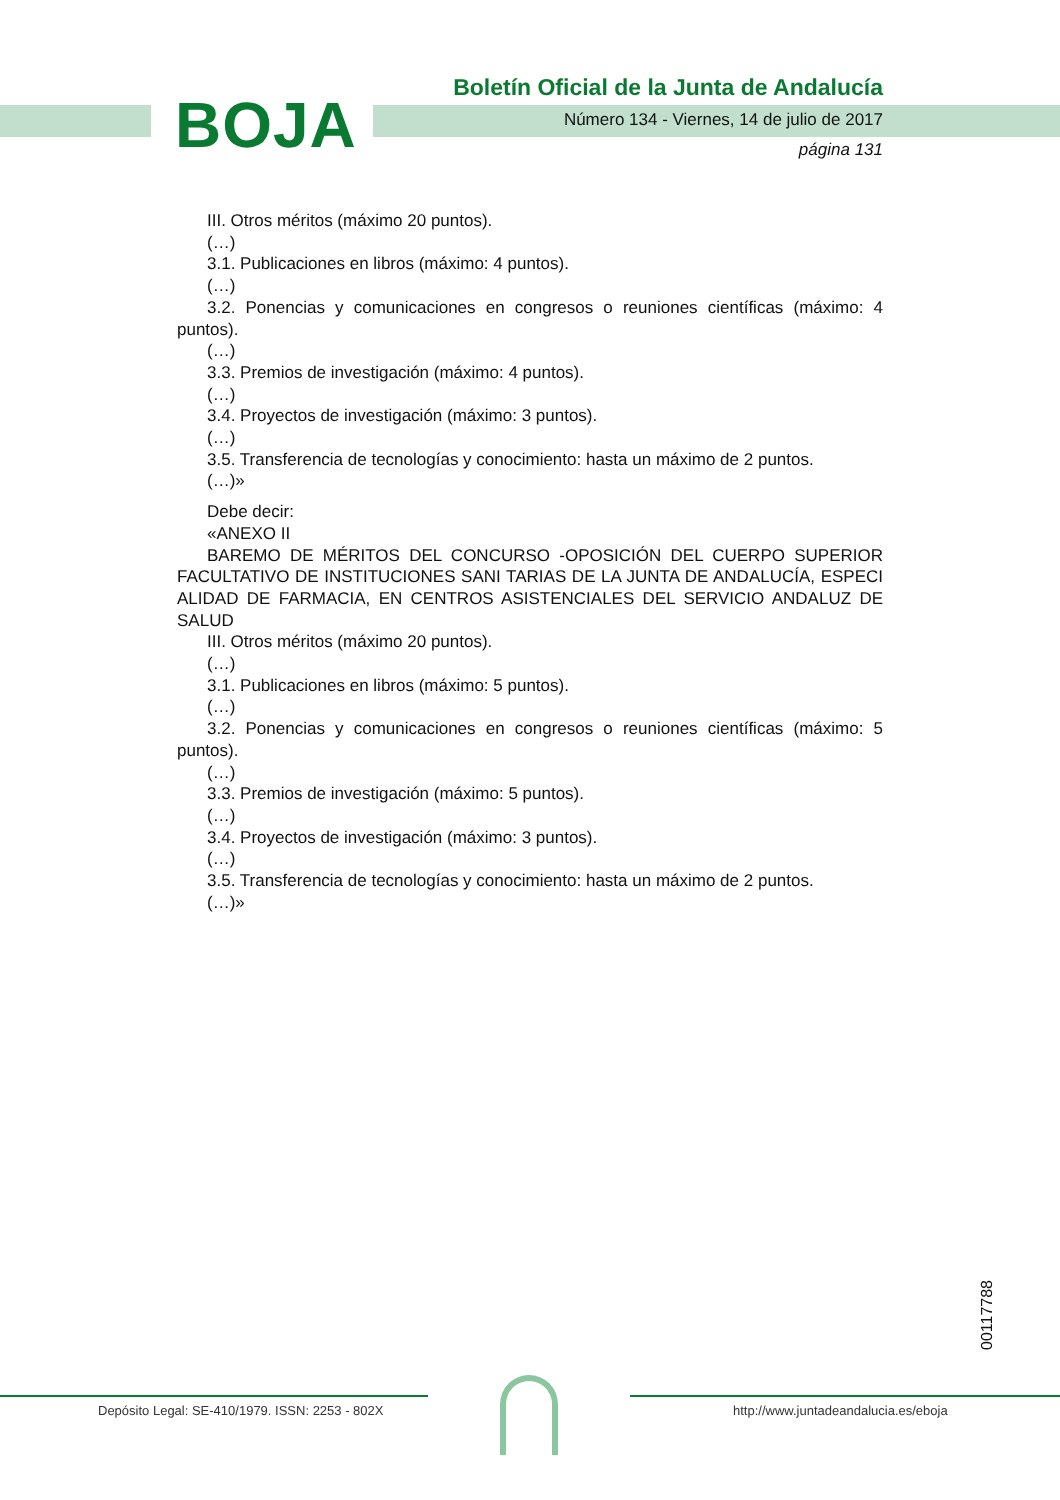BOJA
Boletín Oficial de la Junta de Andalucía
Número 134 - Viernes, 14 de julio de 2017
página 131
III. Otros méritos (máximo 20 puntos).
(…)
3.1. Publicaciones en libros (máximo: 4 puntos).
(…)
3.2. Ponencias y comunicaciones en congresos o reuniones científicas (máximo: 4 puntos).
(…)
3.3. Premios de investigación (máximo: 4 puntos).
(…)
3.4. Proyectos de investigación (máximo: 3 puntos).
(…)
3.5. Transferencia de tecnologías y conocimiento: hasta un máximo de 2 puntos.
(…)»
Debe decir:
«ANEXO II
BAREMO DE MÉRITOS DEL CONCURSO -OPOSICIÓN DEL CUERPO SUPERIOR FACULTATIVO DE INSTITUCIONES SANI TARIAS DE LA JUNTA DE ANDALUCÍA, ESPECI ALIDAD DE FARMACIA, EN CENTROS ASISTENCIALES DEL SERVICIO ANDALUZ DE SALUD
III. Otros méritos (máximo 20 puntos).
(…)
3.1. Publicaciones en libros (máximo: 5 puntos).
(…)
3.2. Ponencias y comunicaciones en congresos o reuniones científicas (máximo: 5 puntos).
(…)
3.3. Premios de investigación (máximo: 5 puntos).
(…)
3.4. Proyectos de investigación (máximo: 3 puntos).
(…)
3.5. Transferencia de tecnologías y conocimiento: hasta un máximo de 2 puntos.
(…)»
00117788
Depósito Legal: SE-410/1979. ISSN: 2253 - 802X
http://www.juntadeandalucia.es/eboja